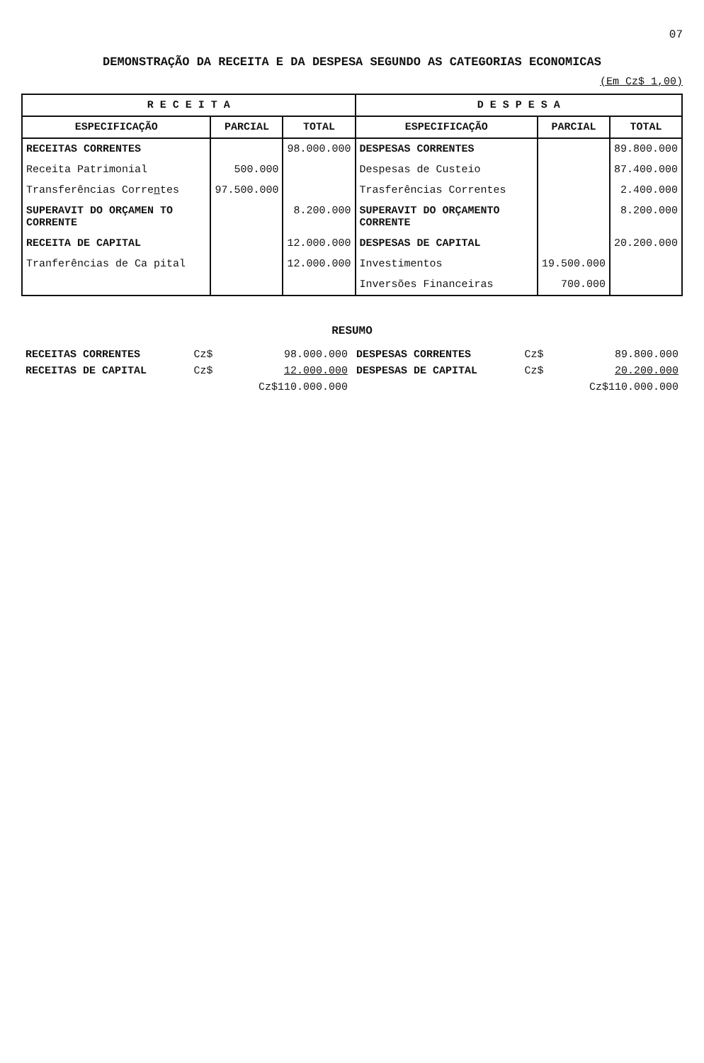07
DEMONSTRAÇÃO DA RECEITA E DA DESPESA SEGUNDO AS CATEGORIAS ECONOMICAS
(Em Cz$ 1,00)
| R E C E I T A | | | D E S P E S A | | |
| --- | --- | --- | --- | --- | --- |
| ESPECIFICAÇÃO | PARCIAL | TOTAL | ESPECIFICAÇÃO | PARCIAL | TOTAL |
| RECEITAS CORRENTES | | 98.000.000 | DESPESAS CORRENTES | | 89.800.000 |
| Receita Patrimonial | 500.000 | | Despesas de Custeio | | 87.400.000 |
| Transferências Corre n tes | 97.500.000 | | Trasferências Correntes | | 2.400.000 |
| SUPERAVIT DO ORÇAMEN TO CORRENTE | | 8.200.000 | SUPERAVIT DO ORÇAMENTO CORRENTE | | 8.200.000 |
| RECEITA DE CAPITAL | | 12.000.000 | DESPESAS DE CAPITAL | | 20.200.000 |
| Tranferências de Ca pital | | 12.000.000 | Investimentos | 19.500.000 | |
| | | | Inversões Financeiras | 700.000 | |
RESUMO
| RECEITAS CORRENTES | Cz$ | 98.000.000 |
| RECEITAS DE CAPITAL | Cz$ | 12.000.000 |
| | | Cz$110.000.000 |
| DESPESAS CORRENTES | Cz$ | 89.800.000 |
| DESPESAS DE CAPITAL | Cz$ | 20.200.000 |
| | | Cz$110.000.000 |